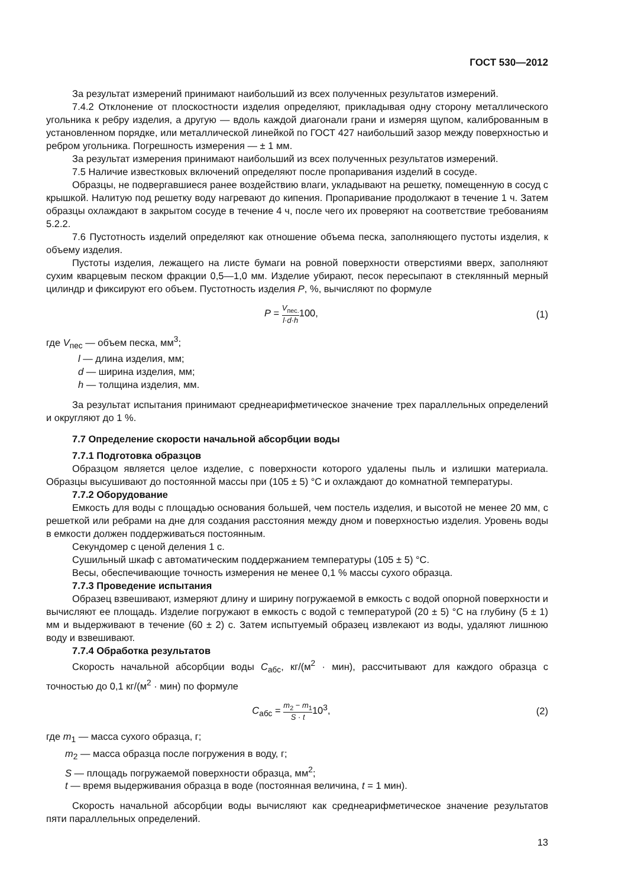ГОСТ 530—2012
За результат измерений принимают наибольший из всех полученных результатов измерений.
7.4.2 Отклонение от плоскостности изделия определяют, прикладывая одну сторону металлического угольника к ребру изделия, а другую — вдоль каждой диагонали грани и измеряя щупом, калиброванным в установленном порядке, или металлической линейкой по ГОСТ 427 наибольший зазор между поверхностью и ребром угольника. Погрешность измерения — ± 1 мм.
За результат измерения принимают наибольший из всех полученных результатов измерений.
7.5 Наличие известковых включений определяют после пропаривания изделий в сосуде.
Образцы, не подвергавшиеся ранее воздействию влаги, укладывают на решетку, помещенную в сосуд с крышкой. Налитую под решетку воду нагревают до кипения. Пропаривание продолжают в течение 1 ч. Затем образцы охлаждают в закрытом сосуде в течение 4 ч, после чего их проверяют на соответствие требованиям 5.2.2.
7.6 Пустотность изделий определяют как отношение объема песка, заполняющего пустоты изделия, к объему изделия.
Пустоты изделия, лежащего на листе бумаги на ровной поверхности отверстиями вверх, заполняют сухим кварцевым песком фракции 0,5—1,0 мм. Изделие убирают, песок пересыпают в стеклянный мерный цилиндр и фиксируют его объем. Пустотность изделия P, %, вычисляют по формуле
P = V<sub>пес.</sub> l·d·h100, (1)
где V<sub>пес</sub> — объем песка, мм<sup>3</sup>;
l — длина изделия, мм;
d — ширина изделия, мм;
h — толщина изделия, мм.
За результат испытания принимают среднеарифметическое значение трех параллельных определений и округляют до 1 %.
7.7 Определение скорости начальной абсорбции воды
7.7.1 Подготовка образцов
Образцом является целое изделие, с поверхности которого удалены пыль и излишки материала. Образцы высушивают до постоянной массы при (105 ± 5) °С и охлаждают до комнатной температуры.
7.7.2 Оборудование
Емкость для воды с площадью основания большей, чем постель изделия, и высотой не менее 20 мм, с решеткой или ребрами на дне для создания расстояния между дном и поверхностью изделия. Уровень воды в емкости должен поддерживаться постоянным.
Секундомер с ценой деления 1 с.
Сушильный шкаф с автоматическим поддержанием температуры (105 ± 5) °С.
Весы, обеспечивающие точность измерения не менее 0,1 % массы сухого образца.
7.7.3 Проведение испытания
Образец взвешивают, измеряют длину и ширину погружаемой в емкость с водой опорной поверхности и вычисляют ее площадь. Изделие погружают в емкость с водой с температурой (20 ± 5) °С на глубину (5 ± 1) мм и выдерживают в течение (60 ± 2) с. Затем испытуемый образец извлекают из воды, удаляют лишнюю воду и взвешивают.
7.7.4 Обработка результатов
Скорость начальной абсорбции воды C<sub>абс</sub>, кг/(м<sup>2</sup> · мин), рассчитывают для каждого образца с точностью до 0,1 кг/(м<sup>2</sup> · мин) по формуле
C<sub>абс</sub> = m<sub>2</sub> − m<sub>1</sub> S · t10<sup>3</sup>, (2)
где m<sub>1</sub> — масса сухого образца, г;
m<sub>2</sub> — масса образца после погружения в воду, г;
S — площадь погружаемой поверхности образца, мм<sup>2</sup>;
t — время выдерживания образца в воде (постоянная величина, t = 1 мин).
Скорость начальной абсорбции воды вычисляют как среднеарифметическое значение результатов пяти параллельных определений.
13